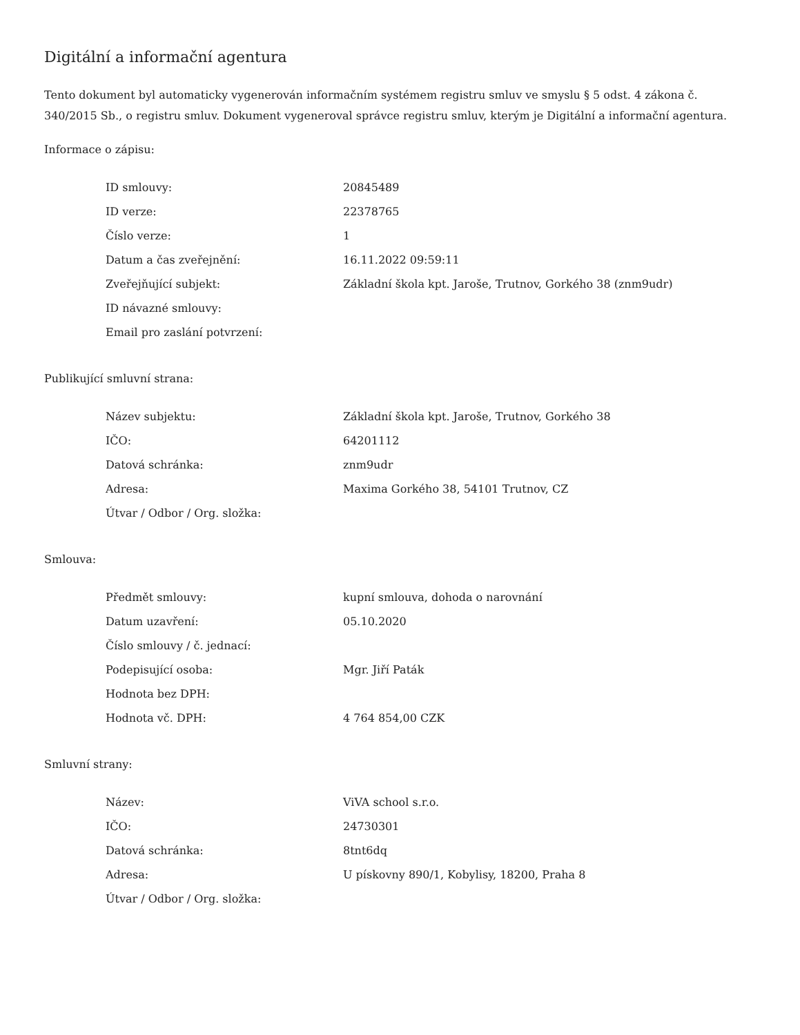Digitální a informační agentura
Tento dokument byl automaticky vygenerován informačním systémem registru smluv ve smyslu § 5 odst. 4 zákona č. 340/2015 Sb., o registru smluv. Dokument vygeneroval správce registru smluv, kterým je Digitální a informační agentura.
Informace o zápisu:
| ID smlouvy: | 20845489 |
| ID verze: | 22378765 |
| Číslo verze: | 1 |
| Datum a čas zveřejnění: | 16.11.2022 09:59:11 |
| Zveřejňující subjekt: | Základní škola kpt. Jaroše, Trutnov, Gorkého 38 (znm9udr) |
| ID návazné smlouvy: | |
| Email pro zaslání potvrzení: | |
Publikující smluvní strana:
| Název subjektu: | Základní škola kpt. Jaroše, Trutnov, Gorkého 38 |
| IČO: | 64201112 |
| Datová schránka: | znm9udr |
| Adresa: | Maxima Gorkého 38, 54101 Trutnov, CZ |
| Útvar / Odbor / Org. složka: | |
Smlouva:
| Předmět smlouvy: | kupní smlouva, dohoda o narovnání |
| Datum uzavření: | 05.10.2020 |
| Číslo smlouvy / č. jednací: | |
| Podepisující osoba: | Mgr. Jiří Paták |
| Hodnota bez DPH: | |
| Hodnota vč. DPH: | 4 764 854,00 CZK |
Smluvní strany:
| Název: | ViVA school s.r.o. |
| IČO: | 24730301 |
| Datová schránka: | 8tnt6dq |
| Adresa: | U pískovny 890/1, Kobylisy, 18200, Praha 8 |
| Útvar / Odbor / Org. složka: | |